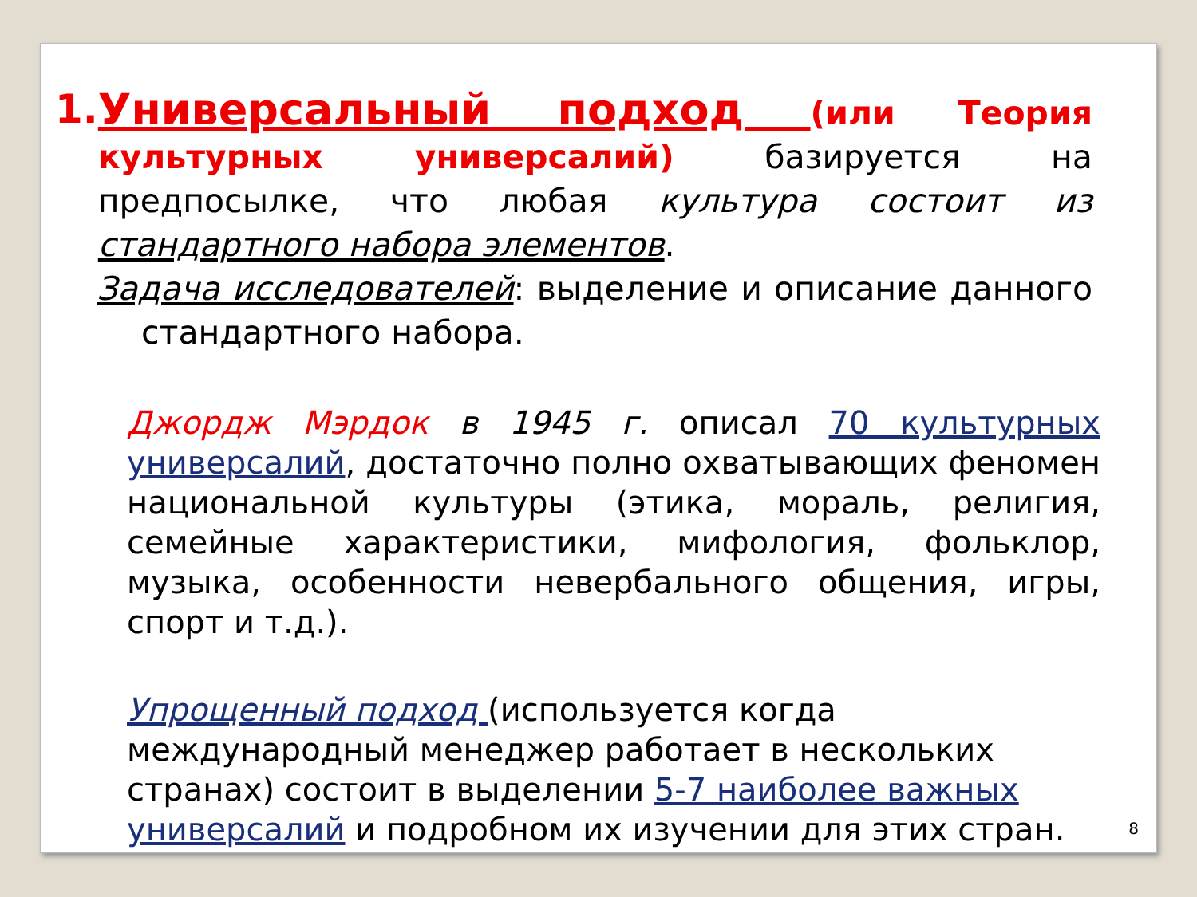1. Универсальный подход (или Теория культурных универсалий) базируется на предпосылке, что любая культура состоит из стандартного набора элементов.
Задача исследователей: выделение и описание данного стандартного набора.
Джордж Мэрдок в 1945 г. описал 70 культурных универсалий, достаточно полно охватывающих феномен национальной культуры (этика, мораль, религия, семейные характеристики, мифология, фольклор, музыка, особенности невербального общения, игры, спорт и т.д.).
Упрощенный подход (используется когда международный менеджер работает в нескольких странах) состоит в выделении 5-7 наиболее важных универсалий и подробном их изучении для этих стран.
8